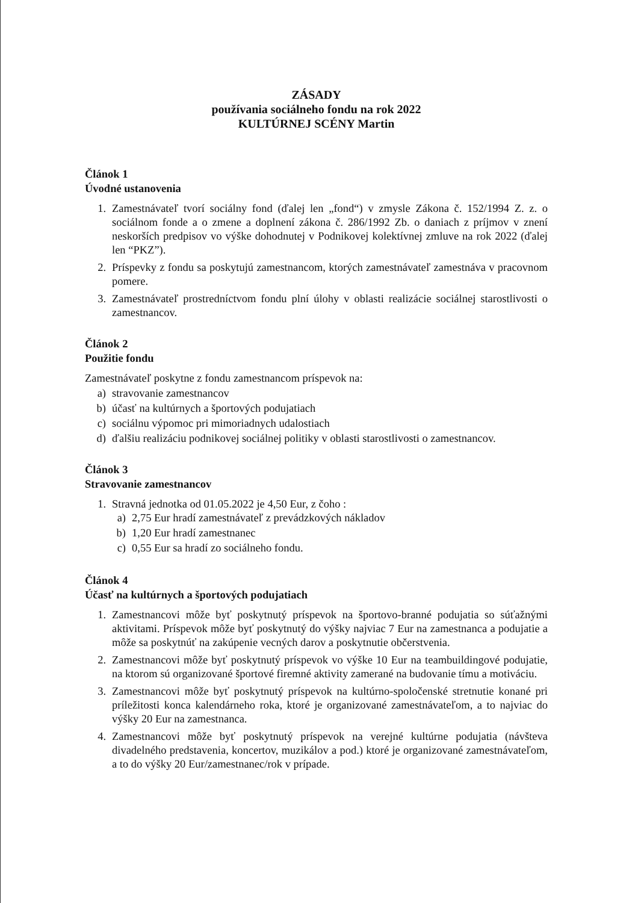ZÁSADY
používania sociálneho fondu na rok 2022
KULTÚRNEJ SCÉNY Martin
Článok 1
Úvodné ustanovenia
1. Zamestnávateľ tvorí sociálny fond (ďalej len „fond“) v zmysle Zákona č. 152/1994 Z. z. o sociálnom fonde a o zmene a doplnení zákona č. 286/1992 Zb. o daniach z príjmov v znení neskorších predpisov vo výške dohodnutej v Podnikovej kolektívnej zmluve na rok 2022 (ďalej len “PKZ”).
2. Príspevky z fondu sa poskytujú zamestnancom, ktorých zamestnávateľ zamestnáva v pracovnom pomere.
3. Zamestnávateľ prostredníctvom fondu plní úlohy v oblasti realizácie sociálnej starostlivosti o zamestnancov.
Článok 2
Použitie fondu
Zamestnávateľ poskytne z fondu zamestnancom príspevok na:
a) stravovanie zamestnancov
b) účasť na kultúrnych a športových podujatiach
c) sociálnu výpomoc pri mimoriadnych udalostiach
d) ďalšiu realizáciu podnikovej sociálnej politiky v oblasti starostlivosti o zamestnancov.
Článok 3
Stravovanie zamestnancov
1. Stravná jednotka od 01.05.2022 je 4,50 Eur, z čoho :
a) 2,75 Eur hradí zamestnávateľ z prevádzkových nákladov
b) 1,20 Eur hradí zamestnanec
c) 0,55 Eur sa hradí zo sociálneho fondu.
Článok 4
Účasť na kultúrnych a športových podujatiach
1. Zamestnancovi môže byť poskytnutý príspevok na športovo-branné podujatia so súťažnými aktivitami. Príspevok môže byť poskytnutý do výšky najviac 7 Eur na zamestnanca a podujatie a môže sa poskytnúť na zakúpenie vecných darov a poskytnutie občerstvenia.
2. Zamestnancovi môže byť poskytnutý príspevok vo výške 10 Eur na teambuildingové podujatie, na ktorom sú organizované športové firemné aktivity zamerané na budovanie tímu a motiváciu.
3. Zamestnancovi môže byť poskytnutý príspevok na kultúrno-spoločenské stretnutie konané pri príležitosti konca kalendárneho roka, ktoré je organizované zamestnávateľom, a to najviac do výšky 20 Eur na zamestnanca.
4. Zamestnancovi môže byť poskytnutý príspevok na verejné kultúrne podujatia (návšteva divadelného predstavenia, koncertov, muzikálov a pod.) ktoré je organizované zamestnávateľom, a to do výšky 20 Eur/zamestnanec/rok v prípade.